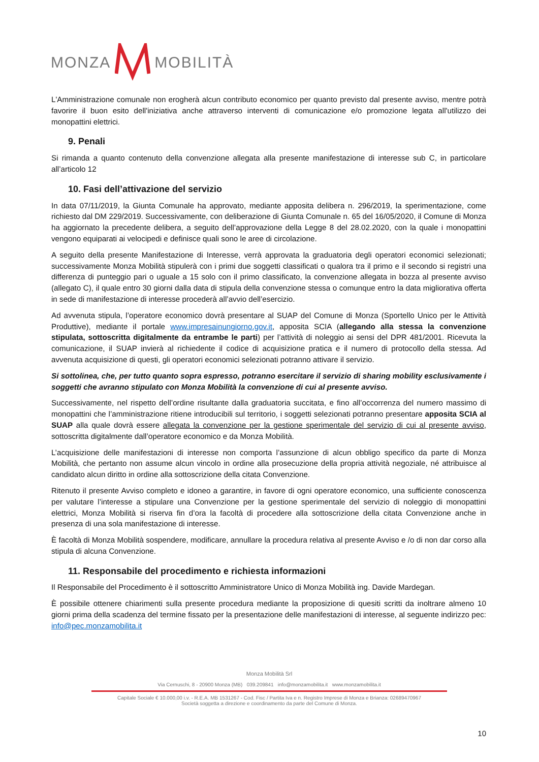MONZA MOBILITÀ
L'Amministrazione comunale non erogherà alcun contributo economico per quanto previsto dal presente avviso, mentre potrà favorire il buon esito dell'iniziativa anche attraverso interventi di comunicazione e/o promozione legata all'utilizzo dei monopattini elettrici.
9. Penali
Si rimanda a quanto contenuto della convenzione allegata alla presente manifestazione di interesse sub C, in particolare all’articolo 12
10. Fasi dell’attivazione del servizio
In data 07/11/2019, la Giunta Comunale ha approvato, mediante apposita delibera n. 296/2019, la sperimentazione, come richiesto dal DM 229/2019. Successivamente, con deliberazione di Giunta Comunale n. 65 del 16/05/2020, il Comune di Monza ha aggiornato la precedente delibera, a seguito dell’approvazione della Legge 8 del 28.02.2020, con la quale i monopattini vengono equiparati ai velocipedi e definisce quali sono le aree di circolazione.
A seguito della presente Manifestazione di Interesse, verrà approvata la graduatoria degli operatori economici selezionati; successivamente Monza Mobilità stipulerà con i primi due soggetti classificati o qualora tra il primo e il secondo si registri una differenza di punteggio pari o uguale a 15 solo con il primo classificato, la convenzione allegata in bozza al presente avviso (allegato C), il quale entro 30 giorni dalla data di stipula della convenzione stessa o comunque entro la data migliorativa offerta in sede di manifestazione di interesse procederà all’avvio dell’esercizio.
Ad avvenuta stipula, l’operatore economico dovrà presentare al SUAP del Comune di Monza (Sportello Unico per le Attività Produttive), mediante il portale www.impresainungiorno.gov.it, apposita SCIA (allegando alla stessa la convenzione stipulata, sottoscritta digitalmente da entrambe le parti) per l’attività di noleggio ai sensi del DPR 481/2001. Ricevuta la comunicazione, il SUAP invierà al richiedente il codice di acquisizione pratica e il numero di protocollo della stessa. Ad avvenuta acquisizione di questi, gli operatori economici selezionati potranno attivare il servizio.
Si sottolinea, che, per tutto quanto sopra espresso, potranno esercitare il servizio di sharing mobility esclusivamente i soggetti che avranno stipulato con Monza Mobilità la convenzione di cui al presente avviso.
Successivamente, nel rispetto dell’ordine risultante dalla graduatoria succitata, e fino all’occorrenza del numero massimo di monopattini che l’amministrazione ritiene introducibili sul territorio, i soggetti selezionati potranno presentare apposita SCIA al SUAP alla quale dovrà essere allegata la convenzione per la gestione sperimentale del servizio di cui al presente avviso, sottoscritta digitalmente dall’operatore economico e da Monza Mobilità.
L’acquisizione delle manifestazioni di interesse non comporta l’assunzione di alcun obbligo specifico da parte di Monza Mobilità, che pertanto non assume alcun vincolo in ordine alla prosecuzione della propria attività negoziale, né attribuisce al candidato alcun diritto in ordine alla sottoscrizione della citata Convenzione.
Ritenuto il presente Avviso completo e idoneo a garantire, in favore di ogni operatore economico, una sufficiente conoscenza per valutare l’interesse a stipulare una Convenzione per la gestione sperimentale del servizio di noleggio di monopattini elettrici, Monza Mobilità si riserva fin d’ora la facoltà di procedere alla sottoscrizione della citata Convenzione anche in presenza di una sola manifestazione di interesse.
È facoltà di Monza Mobilità sospendere, modificare, annullare la procedura relativa al presente Avviso e /o di non dar corso alla stipula di alcuna Convenzione.
11. Responsabile del procedimento e richiesta informazioni
Il Responsabile del Procedimento è il sottoscritto Amministratore Unico di Monza Mobilità ing. Davide Mardegan.
È possibile ottenere chiarimenti sulla presente procedura mediante la proposizione di quesiti scritti da inoltrare almeno 10 giorni prima della scadenza del termine fissato per la presentazione delle manifestazioni di interesse, al seguente indirizzo pec: info@pec.monzamobilita.it
Monza Mobilità Srl
Via Cernuschi, 8 - 20900 Monza (MB) 039.209841 info@monzamobilita.it www.monzamobilita.it
Capitale Sociale € 10.000,00 i.v. - R.E.A. MB 1531267 - Cod. Fisc / Partita Iva e n. Registro Imprese di Monza e Brianza: 02689470967
Società soggetta a direzione e coordinamento da parte del Comune di Monza.
10